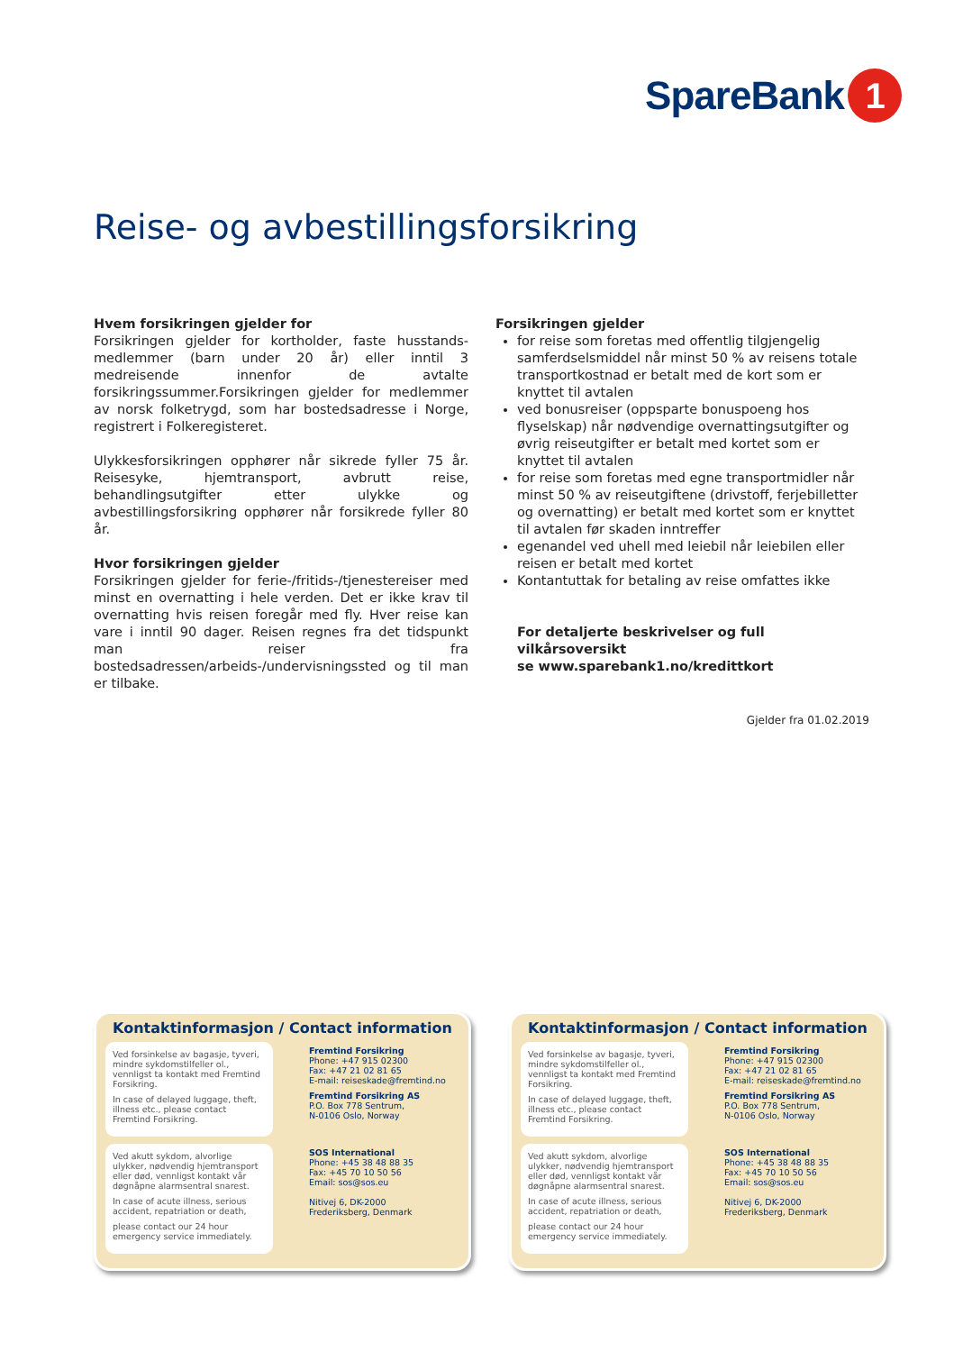SpareBank 1
Reise- og avbestillingsforsikring
Hvem forsikringen gjelder for
Forsikringen gjelder for kortholder, faste husstands-medlemmer (barn under 20 år) eller inntil 3 medreisende innenfor de avtalte forsikringssummer.Forsikringen gjelder for medlemmer av norsk folketrygd, som har bostedsadresse i Norge, registrert i Folkeregisteret.
Ulykkesforsikringen opphører når sikrede fyller 75 år. Reisesyke, hjemtransport, avbrutt reise, behandlingsutgifter etter ulykke og avbestillingsforsikring opphører når forsikrede fyller 80 år.
Hvor forsikringen gjelder
Forsikringen gjelder for ferie-/fritids-/tjenestereiser med minst en overnatting i hele verden. Det er ikke krav til overnatting hvis reisen foregår med fly. Hver reise kan vare i inntil 90 dager. Reisen regnes fra det tidspunkt man reiser fra bostedsadressen/arbeids-/undervisningssted og til man er tilbake.
Forsikringen gjelder
for reise som foretas med offentlig tilgjengelig samferdselsmiddel når minst 50 % av reisens totale transportkostnad er betalt med de kort som er knyttet til avtalen
ved bonusreiser (oppsparte bonuspoeng hos flyselskap) når nødvendige overnattingsutgifter og øvrig reiseutgifter er betalt med kortet som er knyttet til avtalen
for reise som foretas med egne transportmidler når minst 50 % av reiseutgiftene (drivstoff, ferjebilletter og overnatting) er betalt med kortet som er knyttet til avtalen før skaden inntreffer
egenandel ved uhell med leiebil når leiebilen eller reisen er betalt med kortet
Kontantuttak for betaling av reise omfattes ikke
For detaljerte beskrivelser og full vilkårsoversikt
se www.sparebank1.no/kredittkort
Gjelder fra 01.02.2019
Kontaktinformasjon / Contact information
Ved forsinkelse av bagasje, tyveri, mindre sykdomstilfeller ol., vennligst ta kontakt med Fremtind Forsikring.
In case of delayed luggage, theft, illness etc., please contact Fremtind Forsikring.
Fremtind Forsikring
Phone: +47 915 02300
Fax: +47 21 02 81 65
E-mail: reiseskade@fremtind.no
Fremtind Forsikring AS
P.O. Box 778 Sentrum,
N-0106 Oslo, Norway
Ved akutt sykdom, alvorlige ulykker, nødvendig hjemtransport eller død, vennligst kontakt vår døgnåpne alarmsentral snarest.
In case of acute illness, serious accident, repatriation or death,
please contact our 24 hour emergency service immediately.
SOS International
Phone: +45 38 48 88 35
Fax: +45 70 10 50 56
Email: sos@sos.eu
Nitivej 6, DK-2000
Frederiksberg, Denmark
Kontaktinformasjon / Contact information
Ved forsinkelse av bagasje, tyveri, mindre sykdomstilfeller ol., vennligst ta kontakt med Fremtind Forsikring.
In case of delayed luggage, theft, illness etc., please contact Fremtind Forsikring.
Fremtind Forsikring
Phone: +47 915 02300
Fax: +47 21 02 81 65
E-mail: reiseskade@fremtind.no
Fremtind Forsikring AS
P.O. Box 778 Sentrum,
N-0106 Oslo, Norway
Ved akutt sykdom, alvorlige ulykker, nødvendig hjemtransport eller død, vennligst kontakt vår døgnåpne alarmsentral snarest.
In case of acute illness, serious accident, repatriation or death,
please contact our 24 hour emergency service immediately.
SOS International
Phone: +45 38 48 88 35
Fax: +45 70 10 50 56
Email: sos@sos.eu
Nitivej 6, DK-2000
Frederiksberg, Denmark